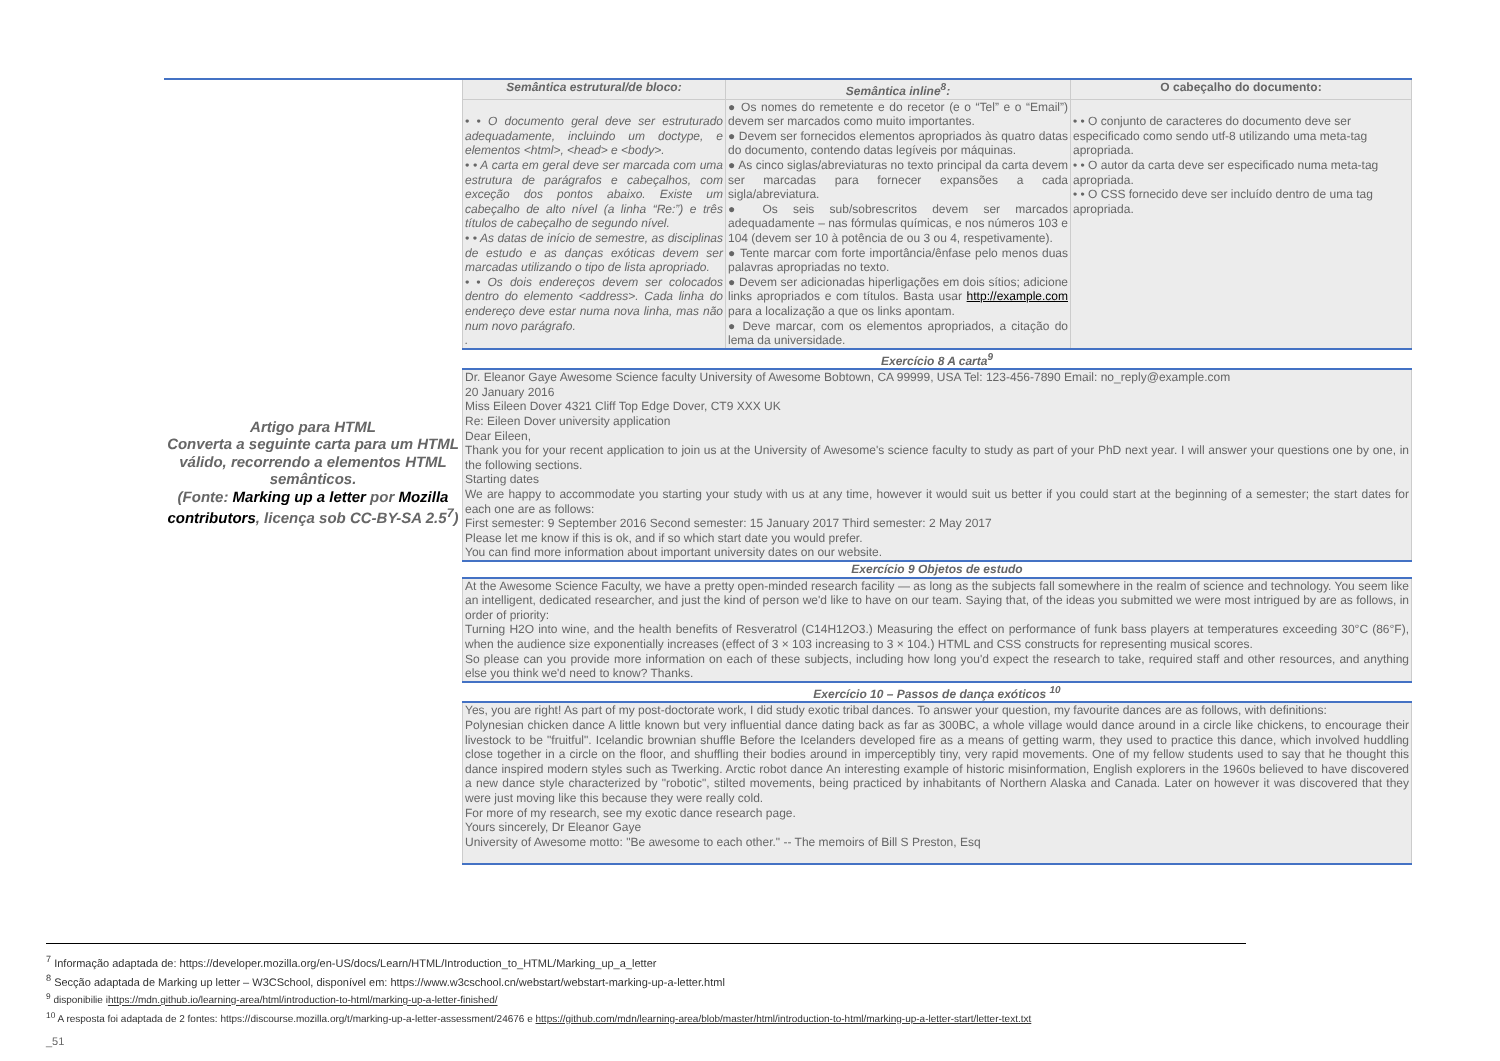| Artigo para HTML Converta a seguinte carta para um HTML válido, recorrendo a elementos HTML semânticos. (Fonte: Marking up a letter por Mozilla contributors , licença sob CC-BY-SA 2.5<sup>7</sup>) | Semântica estrutural/de bloco: | Semântica inline<sup>8</sup>: | O cabeçalho do documento: |
| | • • O documento geral deve ser estruturado adequadamente, incluindo um doctype, e elementos <html>, <head> e <body>. • • A carta em geral deve ser marcada com uma estrutura de parágrafos e cabeçalhos, com exceção dos pontos abaixo. Existe um cabeçalho de alto nível (a linha “Re:”) e três títulos de cabeçalho de segundo nível. • • As datas de início de semestre, as disciplinas de estudo e as danças exóticas devem ser marcadas utilizando o tipo de lista apropriado. • • Os dois endereços devem ser colocados dentro do elemento <address>. Cada linha do endereço deve estar numa nova linha, mas não num novo parágrafo. . | ● Os nomes do remetente e do recetor (e o “Tel” e o “Email”) devem ser marcados como muito importantes. ● Devem ser fornecidos elementos apropriados às quatro datas do documento, contendo datas legíveis por máquinas. ● As cinco siglas/abreviaturas no texto principal da carta devem ser marcadas para fornecer expansões a cada sigla/abreviatura. ● Os seis sub/sobrescritos devem ser marcados adequadamente – nas fórmulas químicas, e nos números 103 e 104 (devem ser 10 à potência de ou 3 ou 4, respetivamente). ● Tente marcar com forte importância/ênfase pelo menos duas palavras apropriadas no texto. ● Devem ser adicionadas hiperligações em dois sítios; adicione links apropriados e com títulos. Basta usar http://example.com para a localização a que os links apontam. ● Deve marcar, com os elementos apropriados, a citação do lema da universidade. | • • O conjunto de caracteres do documento deve ser especificado como sendo utf-8 utilizando uma meta-tag apropriada. • • O autor da carta deve ser especificado numa meta-tag apropriada. • • O CSS fornecido deve ser incluído dentro de uma tag apropriada. |
| | Exercício 8 A carta<sup>9</sup> | | |
| | Dr. Eleanor Gaye Awesome Science faculty University of Awesome Bobtown, CA 99999, USA Tel: 123-456-7890 Email: no_reply@example.com 20 January 2016 Miss Eileen Dover 4321 Cliff Top Edge Dover, CT9 XXX UK Re: Eileen Dover university application Dear Eileen, Thank you for your recent application to join us at the University of Awesome's science faculty to study as part of your PhD next year. I will answer your questions one by one, in the following sections. Starting dates We are happy to accommodate you starting your study with us at any time, however it would suit us better if you could start at the beginning of a semester; the start dates for each one are as follows: First semester: 9 September 2016 Second semester: 15 January 2017 Third semester: 2 May 2017 Please let me know if this is ok, and if so which start date you would prefer. You can find more information about important university dates on our website. | | |
| | Exercício 9 Objetos de estudo | | |
| | At the Awesome Science Faculty, we have a pretty open-minded research facility — as long as the subjects fall somewhere in the realm of science and technology. You seem like an intelligent, dedicated researcher, and just the kind of person we'd like to have on our team. Saying that, of the ideas you submitted we were most intrigued by are as follows, in order of priority: Turning H2O into wine, and the health benefits of Resveratrol (C14H12O3.) Measuring the effect on performance of funk bass players at temperatures exceeding 30°C (86°F), when the audience size exponentially increases (effect of 3 × 103 increasing to 3 × 104.) HTML and CSS constructs for representing musical scores. So please can you provide more information on each of these subjects, including how long you'd expect the research to take, required staff and other resources, and anything else you think we'd need to know? Thanks. | | |
| | Exercício 10 – Passos de dança exóticos <sup>10</sup> | | |
| | Yes, you are right! As part of my post-doctorate work, I did study exotic tribal dances. To answer your question, my favourite dances are as follows, with definitions: Polynesian chicken dance A little known but very influential dance dating back as far as 300BC, a whole village would dance around in a circle like chickens, to encourage their livestock to be "fruitful". Icelandic brownian shuffle Before the Icelanders developed fire as a means of getting warm, they used to practice this dance, which involved huddling close together in a circle on the floor, and shuffling their bodies around in imperceptibly tiny, very rapid movements. One of my fellow students used to say that he thought this dance inspired modern styles such as Twerking. Arctic robot dance An interesting example of historic misinformation, English explorers in the 1960s believed to have discovered a new dance style characterized by "robotic", stilted movements, being practiced by inhabitants of Northern Alaska and Canada. Later on however it was discovered that they were just moving like this because they were really cold. For more of my research, see my exotic dance research page. Yours sincerely, Dr Eleanor Gaye University of Awesome motto: "Be awesome to each other." -- The memoirs of Bill S Preston, Esq | | |
<sup>7</sup> Informação adaptada de: https://developer.mozilla.org/en-US/docs/Learn/HTML/Introduction_to_HTML/Marking_up_a_letter
<sup>8</sup> Secção adaptada de Marking up letter – W3CSchool, disponível em: https://www.w3cschool.cn/webstart/webstart-marking-up-a-letter.html
<sup>9</sup> disponibilie ihttps://mdn.github.io/learning-area/html/introduction-to-html/marking-up-a-letter-finished/
<sup>10</sup> A resposta foi adaptada de 2 fontes: https://discourse.mozilla.org/t/marking-up-a-letter-assessment/24676 e https://github.com/mdn/learning-area/blob/master/html/introduction-to-html/marking-up-a-letter-start/letter-text.txt
_51